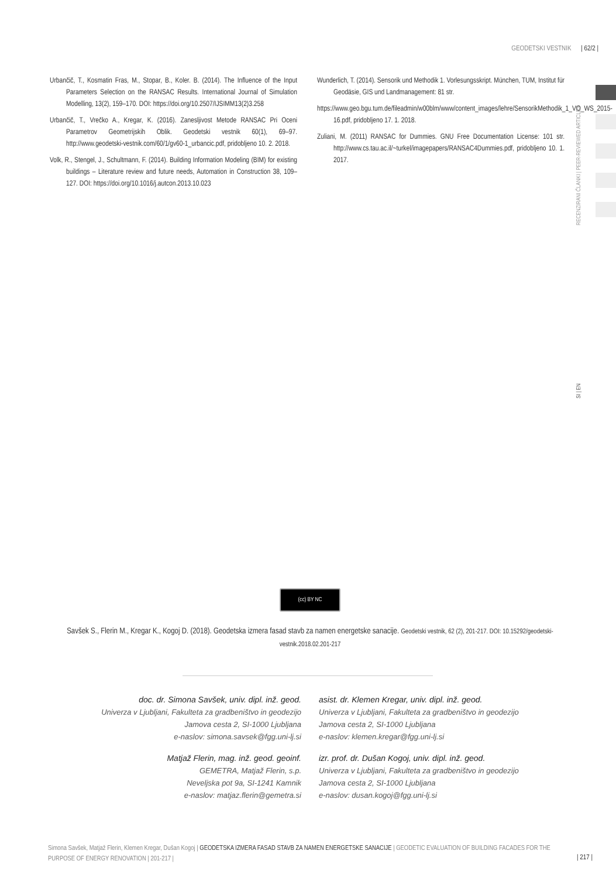GEODETSKI VESTNIK | 62/2 |
RECENZIRANI ČLANKI | PEER-REVIEWED ARTICLES
SI | EN
Urbančič, T., Kosmatin Fras, M., Stopar, B., Koler. B. (2014). The Influence of the Input Parameters Selection on the RANSAC Results. International Journal of Simulation Modelling, 13(2), 159–170. DOI: https://doi.org/10.2507/IJSIMM13(2)3.258
Urbančič, T., Vrečko A., Kregar, K. (2016). Zanesljivost Metode RANSAC Pri Oceni Parametrov Geometrijskih Oblik. Geodetski vestnik 60(1), 69–97. http://www.geodetski-vestnik.com/60/1/gv60-1_urbancic.pdf, pridobljeno 10. 2. 2018.
Volk, R., Stengel, J., Schultmann, F. (2014). Building Information Modeling (BIM) for existing buildings – Literature review and future needs, Automation in Construction 38, 109–127. DOI: https://doi.org/10.1016/j.autcon.2013.10.023
Wunderlich, T. (2014). Sensorik und Methodik 1. Vorlesungsskript. München, TUM, Institut für Geodäsie, GIS und Landmanagement: 81 str.
https://www.geo.bgu.tum.de/fileadmin/w00blm/www/content_images/lehre/SensorikMethodik_1_VO_WS_2015-16.pdf, pridobljeno 17. 1. 2018.
Zuliani, M. (2011) RANSAC for Dummies. GNU Free Documentation License: 101 str. http://www.cs.tau.ac.il/~turkel/imagepapers/RANSAC4Dummies.pdf, pridobljeno 10. 1. 2017.
(cc) BY NC
Savšek S., Flerin M., Kregar K., Kogoj D. (2018). Geodetska izmera fasad stavb za namen energetske sanacije. Geodetski vestnik, 62 (2), 201-217. DOI: 10.15292/geodetski-vestnik.2018.02.201-217
doc. dr. Simona Savšek, univ. dipl. inž. geod.
Univerza v Ljubljani, Fakulteta za gradbeništvo in geodezijo
Jamova cesta 2, SI-1000 Ljubljana
e-naslov: simona.savsek@fgg.uni-lj.si
Matjaž Flerin, mag. inž. geod. geoinf.
GEMETRA, Matjaž Flerin, s.p.
Neveljska pot 9a, SI-1241 Kamnik
e-naslov: matjaz.flerin@gemetra.si
asist. dr. Klemen Kregar, univ. dipl. inž. geod.
Univerza v Ljubljani, Fakulteta za gradbeništvo in geodezijo
Jamova cesta 2, SI-1000 Ljubljana
e-naslov: klemen.kregar@fgg.uni-lj.si
izr. prof. dr. Dušan Kogoj, univ. dipl. inž. geod.
Univerza v Ljubljani, Fakulteta za gradbeništvo in geodezijo
Jamova cesta 2, SI-1000 Ljubljana
e-naslov: dusan.kogoj@fgg.uni-lj.si
Simona Savšek, Matjaž Flerin, Klemen Kregar, Dušan Kogoj | GEODETSKA IZMERA FASAD STAVB ZA NAMEN ENERGETSKE SANACIJE | GEODETIC EVALUATION OF BUILDING FACADES FOR THE PURPOSE OF ENERGY RENOVATION | 201-217 |
| 217 |